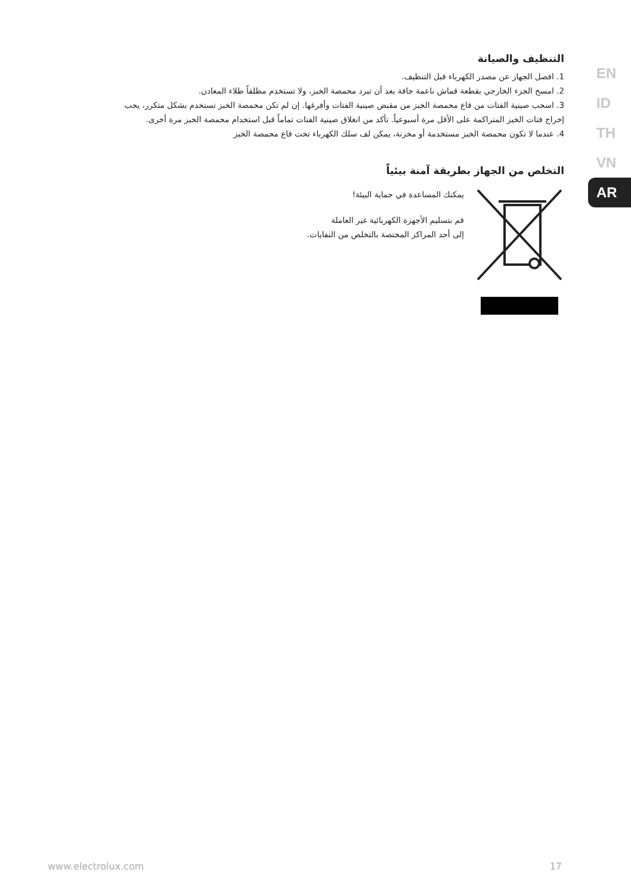التنظيف والصيانة
1. افصل الجهاز عن مصدر الكهرباء قبل التنظيف.
2. امسح الجزء الخارجي بقطعة قماش ناعمة جافة بعد أن تبرد محمصة الخبز، ولا تستخدم مطلقاً طلاء المعادن.
3. اسحب صينية الفتات من قاع محمصة الخبز من مقبض صينية الفتات وأفرغها. إن لم تكن محمصة الخبز تستخدم بشكل متكرر، يجب
إخراج فتات الخبز المتراكمة على الأقل مرة أسبوعياً. تأكد من انغلاق صينية الفتات تماماً قبل استخدام محمصة الخبز مرة أخرى.
4. عندما لا تكون محمصة الخبز مستخدمة أو مخزنة، يمكن لف سلك الكهرباء تحت قاع محمصة الخبز
التخلص من الجهاز بطريقة آمنة بيئياً
يمكنك المساعدة في حماية البيئة!
قم بتسليم الأجهزة الكهربائية غير العاملة
إلى أحد المراكز المختصة بالتخلص من النفايات.
EN
ID
TH
VN
AR
www.electrolux.com 17